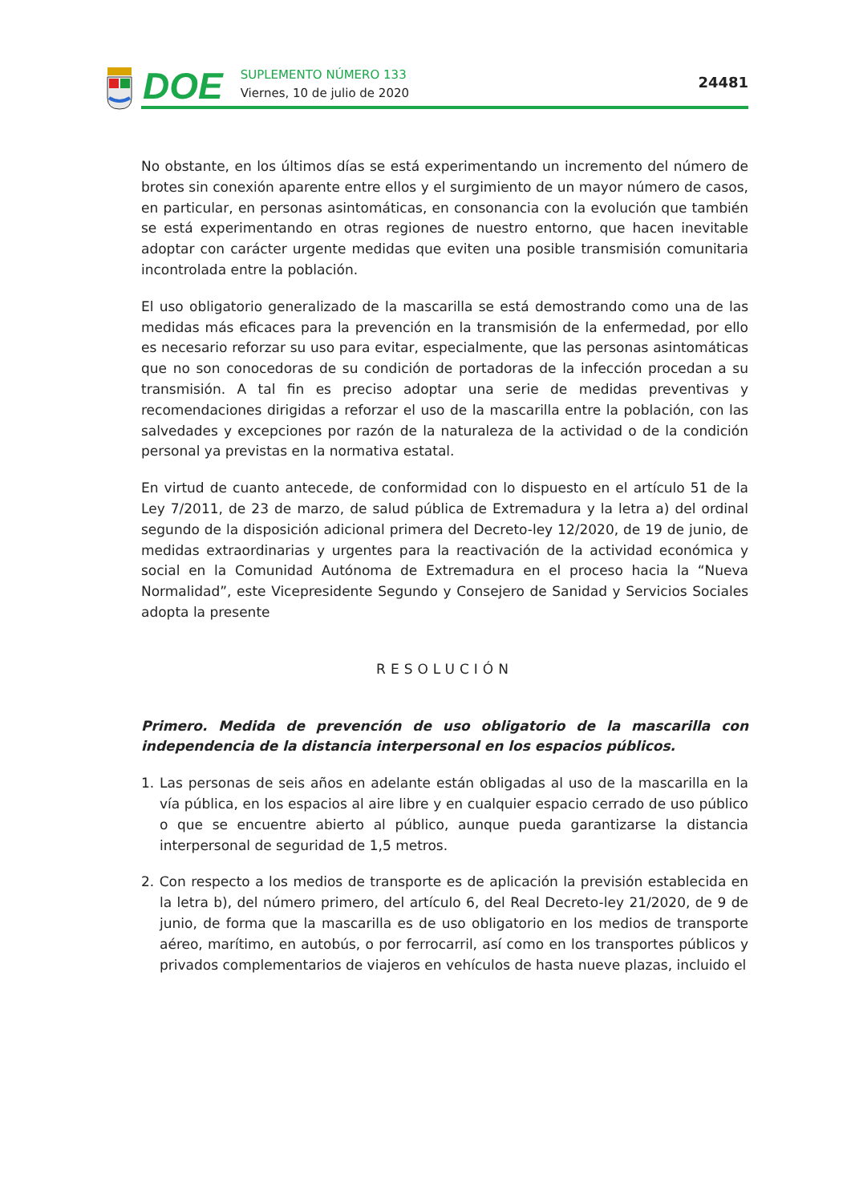DOE
SUPLEMENTO NÚMERO 133
Viernes, 10 de julio de 2020
24481
No obstante, en los últimos días se está experimentando un incremento del número de brotes sin conexión aparente entre ellos y el surgimiento de un mayor número de casos, en particular, en personas asintomáticas, en consonancia con la evolución que también se está experimentando en otras regiones de nuestro entorno, que hacen inevitable adoptar con carácter urgente medidas que eviten una posible transmisión comunitaria incontrolada entre la población.
El uso obligatorio generalizado de la mascarilla se está demostrando como una de las medidas más eficaces para la prevención en la transmisión de la enfermedad, por ello es necesario reforzar su uso para evitar, especialmente, que las personas asintomáticas que no son conocedoras de su condición de portadoras de la infección procedan a su transmisión. A tal fin es preciso adoptar una serie de medidas preventivas y recomendaciones dirigidas a reforzar el uso de la mascarilla entre la población, con las salvedades y excepciones por razón de la naturaleza de la actividad o de la condición personal ya previstas en la normativa estatal.
En virtud de cuanto antecede, de conformidad con lo dispuesto en el artículo 51 de la Ley 7/2011, de 23 de marzo, de salud pública de Extremadura y la letra a) del ordinal segundo de la disposición adicional primera del Decreto-ley 12/2020, de 19 de junio, de medidas extraordinarias y urgentes para la reactivación de la actividad económica y social en la Comunidad Autónoma de Extremadura en el proceso hacia la “Nueva Normalidad”, este Vicepresidente Segundo y Consejero de Sanidad y Servicios Sociales adopta la presente
RESOLUCIÓN
Primero. Medida de prevención de uso obligatorio de la mascarilla con independencia de la distancia interpersonal en los espacios públicos.
1. Las personas de seis años en adelante están obligadas al uso de la mascarilla en la vía pública, en los espacios al aire libre y en cualquier espacio cerrado de uso público o que se encuentre abierto al público, aunque pueda garantizarse la distancia interpersonal de seguridad de 1,5 metros.
2. Con respecto a los medios de transporte es de aplicación la previsión establecida en la letra b), del número primero, del artículo 6, del Real Decreto-ley 21/2020, de 9 de junio, de forma que la mascarilla es de uso obligatorio en los medios de transporte aéreo, marítimo, en autobús, o por ferrocarril, así como en los transportes públicos y privados complementarios de viajeros en vehículos de hasta nueve plazas, incluido el